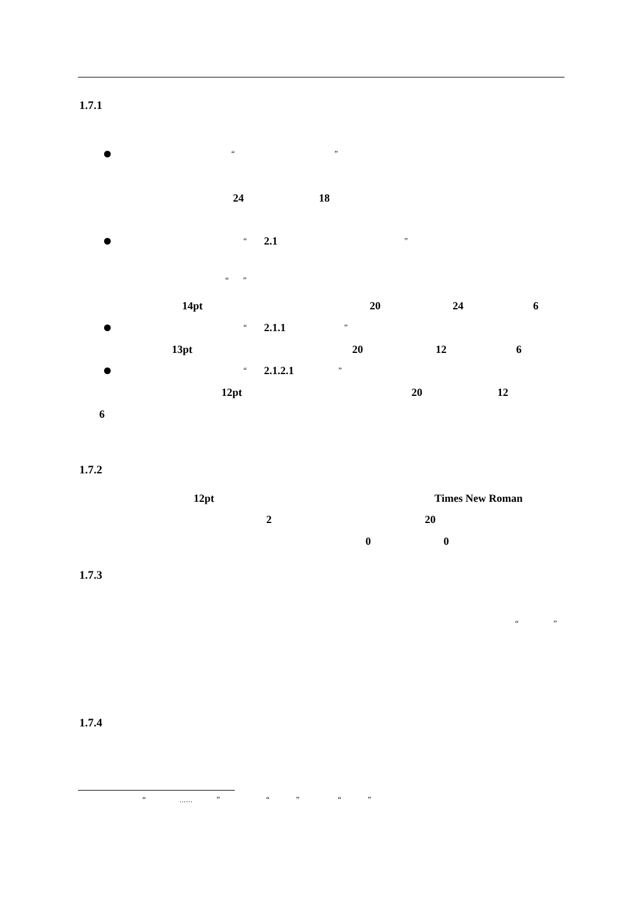1.7.1
“”
24 18
“2.1”
“”
14pt 20 24 6
“2.1.1”
13pt 20 12 6
“2.1.2.1”
12pt 20 12
6
1.7.2
12pt Times New Roman
2 20
0 0
1.7.3
“”
1.7.4
“……” “” “”